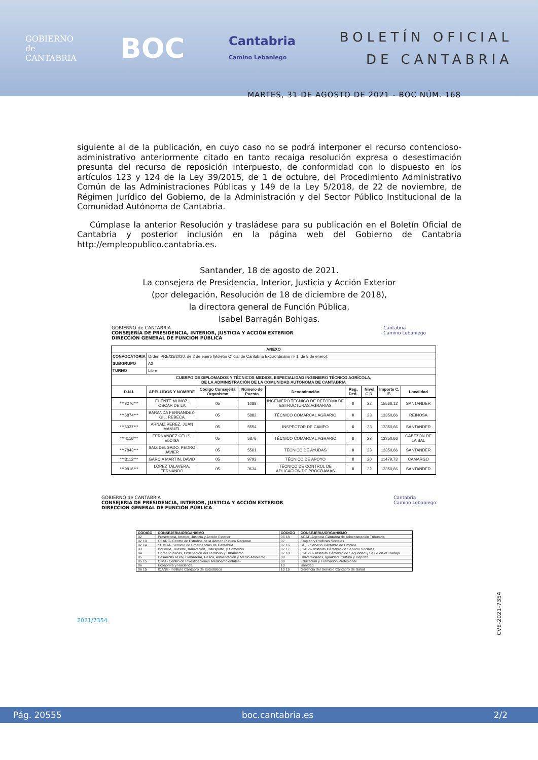GOBIERNO
de
CANTABRIA
BOC
Cantabria
Camino Lebaniego
BOLETÍN OFICIAL
DE CANTABRIA
MARTES, 31 DE AGOSTO DE 2021 - BOC NÚM. 168
siguiente al de la publicación, en cuyo caso no se podrá interponer el recurso contencioso-administrativo anteriormente citado en tanto recaiga resolución expresa o desestimación presunta del recurso de reposición interpuesto, de conformidad con lo dispuesto en los artículos 123 y 124 de la Ley 39/2015, de 1 de octubre, del Procedimiento Administrativo Común de las Administraciones Públicas y 149 de la Ley 5/2018, de 22 de noviembre, de Régimen Jurídico del Gobierno, de la Administración y del Sector Público Institucional de la Comunidad Autónoma de Cantabria.
Cúmplase la anterior Resolución y trasládese para su publicación en el Boletín Oficial de Cantabria y posterior inclusión en la página web del Gobierno de Cantabria http://empleopublico.cantabria.es.
Santander, 18 de agosto de 2021.
La consejera de Presidencia, Interior, Justicia y Acción Exterior
(por delegación, Resolución de 18 de diciembre de 2018),
la directora general de Función Pública,
Isabel Barragán Bohigas.
GOBIERNO de CANTABRIA
CONSEJERÍA DE PRESIDENCIA, INTERIOR, JUSTICIA Y ACCIÓN EXTERIOR
DIRECCIÓN GENERAL DE FUNCIÓN PÚBLICA
Cantabria
Camino Lebaniego
| ANEXO | | | | | | | | |
| --- | --- | --- | --- | --- | --- | --- | --- | --- |
| CONVOCATORIA | Orden PRE/33/2020, de 2 de enero (Boletín Oficial de Cantabria Extraordinario nº 1, de 8 de enero). | | | | | | | |
| SUBGRUPO | A2 | | | | | | | |
| TURNO | Libre | | | | | | | |
| CUERPO DE DIPLOMADOS Y TÉCNICOS MEDIOS, ESPECIALIDAD INGENIERO TÉCNICO AGRÍCOLA, DE LA ADMINISTRACIÓN DE LA COMUNIDAD AUTONOMA DE CANTABRIA | | | | | | | | |
| D.N.I. | APELLIDOS Y NOMBRE | Código Consejería Organismo | Número de Puesto | Denominación | Reg. Ded. | Nivel C.D. | Importe C. E. | Localidad |
| ***3276*** | FUENTE MUÑOZ, OSCAR DE LA | 05 | 1088 | INGENIERO TÉCNICO DE REFORMA DE ESTRUCTURAS AGRARIAS | II | 22 | 15566,12 | SANTANDER |
| ***6874*** | BARANDA FERNANDEZ-GIL, REBECA | 05 | 5882 | TÉCNICO COMARCAL AGRARIO | II | 23 | 13350,66 | REINOSA |
| ***6037*** | ARNAIZ PEREZ, JUAN MANUEL | 05 | 5554 | INSPECTOR DE CAMPO | II | 23 | 13350,66 | SANTANDER |
| ***4116*** | FERNANDEZ CELIS, ELOISA | 05 | 5876 | TÉCNICO COMARCAL AGRARIO | II | 23 | 13350,66 | CABEZÓN DE LA SAL |
| ***7843*** | SAIZ DELGADO, PEDRO JAVIER | 05 | 5561 | TÉCNICO DE AYUDAS | II | 23 | 13350,66 | SANTANDER |
| ***3112*** | GARCIA MARTIN, DAVID | 05 | 9793 | TÉCNICO DE APOYO | II | 20 | 11479,73 | CAMARGO |
| ***9816*** | LOPEZ TALAVERA, FERNANDO | 05 | 3634 | TÉCNICO DE CONTROL DE APLICACIÓN DE PROGRAMAS | II | 22 | 13350,66 | SANTANDER |
GOBIERNO de CANTABRIA
CONSEJERÍA DE PRESIDENCIA, INTERIOR, JUSTICIA Y ACCIÓN EXTERIOR
DIRECCIÓN GENERAL DE FUNCIÓN PÚBLICA
Cantabria
Camino Lebaniego
| CODIGO | CONSEJERIA/ORGANISMO | CODIGO | CONSEJERIA/ORGANISMO |
| --- | --- | --- | --- |
| 02 | Presidencia, Interior, Justicia y Acción Exterior | 06 18 | ACAT- Agencia Cántabra de Administración Tributaria |
| 02 10 | CEARC- Centro de Estudios de la Admon.Pública Regional | 07 | Empleo y Políticas Sociales |
| 02 14 | SEMCA- Servicio de Emergencias de Cantabria | 07 16 | SCE- Servicio Cántabro de Empleo |
| 03 | Industria, Turismo, Innovación, Transporte, y Comercio | 07 17 | ICASS- Instituto Cántabro de Servicio Sociales |
| 04 | Obras Públicas, Ordenación del Territorio y Urbanismo | 07 18 | ICASST- Instituto Cántabro de Seguridad y Salud en el Trabajo |
| 05 | Desarrollo Rural, Ganadería, Pesca, Alimentación y Medio Ambiente | 08 | Universidades, Igualdad, Cultura y Deporte |
| 05 15 | CIMA- Centro de Investigaciones Medioambientales- | 09 | Educación y Formación Profesional |
| 06 | Economía y Hacienda | 10 | Sanidad |
| 06 15 | ICANE- Instituto Cántabro de Estadística | 10 15 | Gerencia del Servicio Cántabro de Salud |
2021/7354 CVE-2021-7354
Pág. 20555 boc.cantabria.es 2/2